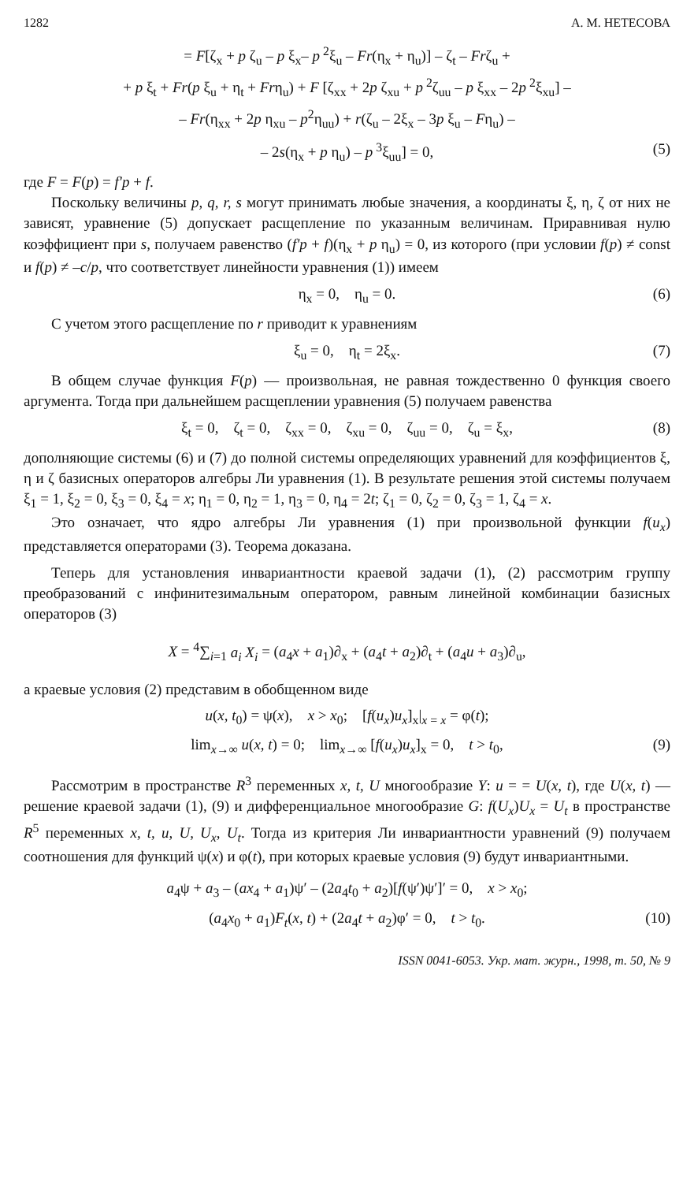1282 А. М. НЕТЕСОВА
= F[ζ<sub>x</sub> + p ζ<sub>u</sub> – p ξ<sub>x</sub>– p<sup>2</sup>ξ<sub>u</sub> – Fr(η<sub>x</sub> + η<sub>u</sub>)] – ζ<sub>t</sub> – Frζ<sub>u</sub> +
+ p ξ<sub>t</sub> + Fr(p ξ<sub>u</sub> + η<sub>t</sub> + Frη<sub>u</sub>) + F [ζ<sub>xx</sub> + 2p ζ<sub>xu</sub> + p<sup>2</sup>ζ<sub>uu</sub> – p ξ<sub>xx</sub> – 2p<sup>2</sup>ξ<sub>xu</sub>] –
– Fr(η<sub>xx</sub> + 2p η<sub>xu</sub> – p<sup>2</sup>η<sub>uu</sub>) + r(ζ<sub>u</sub> – 2ξ<sub>x</sub> – 3p ξ<sub>u</sub> – Fη<sub>u</sub>) –
– 2s(η<sub>x</sub> + p η<sub>u</sub>) – p<sup>3</sup>ξ<sub>uu</sub>] = 0, (5)
где F = F(p) = f′p + f.
Поскольку величины p, q, r, s могут принимать любые значения, а координаты ξ, η, ζ от них не зависят, уравнение (5) допускает расщепление по указанным величинам. Приравнивая нулю коэффициент при s, получаем равенство (f′p + f)(η<sub>x</sub> + p η<sub>u</sub>) = 0, из которого (при условии f(p) ≠ const и f(p) ≠ –c/p, что соответствует линейности уравнения (1)) имеем
η<sub>x</sub> = 0, η<sub>u</sub> = 0. (6)
С учетом этого расщепление по r приводит к уравнениям
ξ<sub>u</sub> = 0, η<sub>t</sub> = 2ξ<sub>x</sub>. (7)
В общем случае функция F(p) — произвольная, не равная тождественно 0 функция своего аргумента. Тогда при дальнейшем расщеплении уравнения (5) получаем равенства
ξ<sub>t</sub> = 0, ζ<sub>t</sub> = 0, ζ<sub>xx</sub> = 0, ζ<sub>xu</sub> = 0, ζ<sub>uu</sub> = 0, ζ<sub>u</sub> = ξ<sub>x</sub>, (8)
дополняющие системы (6) и (7) до полной системы определяющих уравнений для коэффициентов ξ, η и ζ базисных операторов алгебры Ли уравнения (1). В результате решения этой системы получаем ξ<sub>1</sub> = 1, ξ<sub>2</sub> = 0, ξ<sub>3</sub> = 0, ξ<sub>4</sub> = x; η<sub>1</sub> = 0, η<sub>2</sub> = 1, η<sub>3</sub> = 0, η<sub>4</sub> = 2t; ζ<sub>1</sub> = 0, ζ<sub>2</sub> = 0, ζ<sub>3</sub> = 1, ζ<sub>4</sub> = x.
Это означает, что ядро алгебры Ли уравнения (1) при произвольной функции f(u<sub>x</sub>) представляется операторами (3). Теорема доказана.
Теперь для установления инвариантности краевой задачи (1), (2) рассмотрим группу преобразований с инфинитезимальным оператором, равным линейной комбинации базисных операторов (3)
X = <sup>4</sup>∑<sub>i=1</sub> a<sub>i</sub> X<sub>i</sub> = (a<sub>4</sub>x + a<sub>1</sub>)∂<sub>x</sub> + (a<sub>4</sub>t + a<sub>2</sub>)∂<sub>t</sub> + (a<sub>4</sub>u + a<sub>3</sub>)∂<sub>u</sub>,
а краевые условия (2) представим в обобщенном виде
u(x, t<sub>0</sub>) = ψ(x), x > x<sub>0</sub>; [f(u<sub>x</sub>)u<sub>x</sub>]<sub>x</sub>|<sub>x = x</sub> = φ(t);
lim<sub>x→∞</sub> u(x, t) = 0; lim<sub>x→∞</sub> [f(u<sub>x</sub>)u<sub>x</sub>]<sub>x</sub> = 0, t > t<sub>0</sub>, (9)
Рассмотрим в пространстве R<sup>3</sup> переменных x, t, U многообразие Y: u = = U(x, t), где U(x, t) — решение краевой задачи (1), (9) и дифференциальное многообразие G: f(U<sub>x</sub>)U<sub>x</sub> = U<sub>t</sub> в пространстве R<sup>5</sup> переменных x, t, u, U, U<sub>x</sub>, U<sub>t</sub>. Тогда из критерия Ли инвариантности уравнений (9) получаем соотношения для функций ψ(x) и φ(t), при которых краевые условия (9) будут инвариантными.
a<sub>4</sub>ψ + a<sub>3</sub> – (ax<sub>4</sub> + a<sub>1</sub>)ψ′ – (2a<sub>4</sub>t<sub>0</sub> + a<sub>2</sub>)[f(ψ′)ψ′]′ = 0, x > x<sub>0</sub>;
(a<sub>4</sub>x<sub>0</sub> + a<sub>1</sub>)F<sub>t</sub>(x, t) + (2a<sub>4</sub>t + a<sub>2</sub>)φ′ = 0, t > t<sub>0</sub>. (10)
ISSN 0041-6053. Укр. мат. журн., 1998, т. 50, № 9